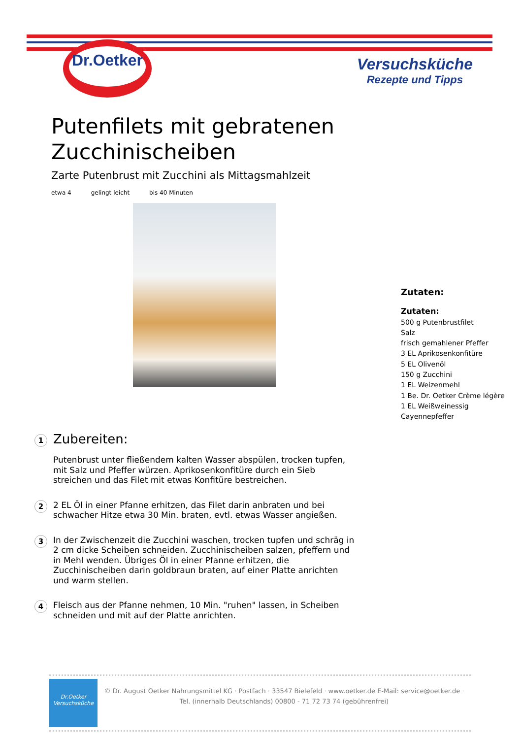Dr.Oetker
Versuchsküche
Rezepte und Tipps
Putenfilets mit gebratenen Zucchinischeiben
Zarte Putenbrust mit Zucchini als Mittagsmahlzeit
etwa 4 gelingt leicht bis 40 Minuten
Zutaten:
Zutaten:
500 g Putenbrustfilet
Salz
frisch gemahlener Pfeffer
3 EL Aprikosenkonfitüre
5 EL Olivenöl
150 g Zucchini
1 EL Weizenmehl
1 Be. Dr. Oetker Crème légère
1 EL Weißweinessig
Cayennepfeffer
1
Zubereiten:
Putenbrust unter fließendem kalten Wasser abspülen, trocken tupfen, mit Salz und Pfeffer würzen. Aprikosenkonfitüre durch ein Sieb streichen und das Filet mit etwas Konfitüre bestreichen.
2
2 EL Öl in einer Pfanne erhitzen, das Filet darin anbraten und bei schwacher Hitze etwa 30 Min. braten, evtl. etwas Wasser angießen.
3
In der Zwischenzeit die Zucchini waschen, trocken tupfen und schräg in 2 cm dicke Scheiben schneiden. Zucchinischeiben salzen, pfeffern und in Mehl wenden. Übriges Öl in einer Pfanne erhitzen, die Zucchinischeiben darin goldbraun braten, auf einer Platte anrichten und warm stellen.
4
Fleisch aus der Pfanne nehmen, 10 Min. "ruhen" lassen, in Scheiben schneiden und mit auf der Platte anrichten.
Dr.Oetker
Versuchsküche
© Dr. August Oetker Nahrungsmittel KG · Postfach · 33547 Bielefeld · www.oetker.de E-Mail: service@oetker.de ·
Tel. (innerhalb Deutschlands) 00800 - 71 72 73 74 (gebührenfrei)